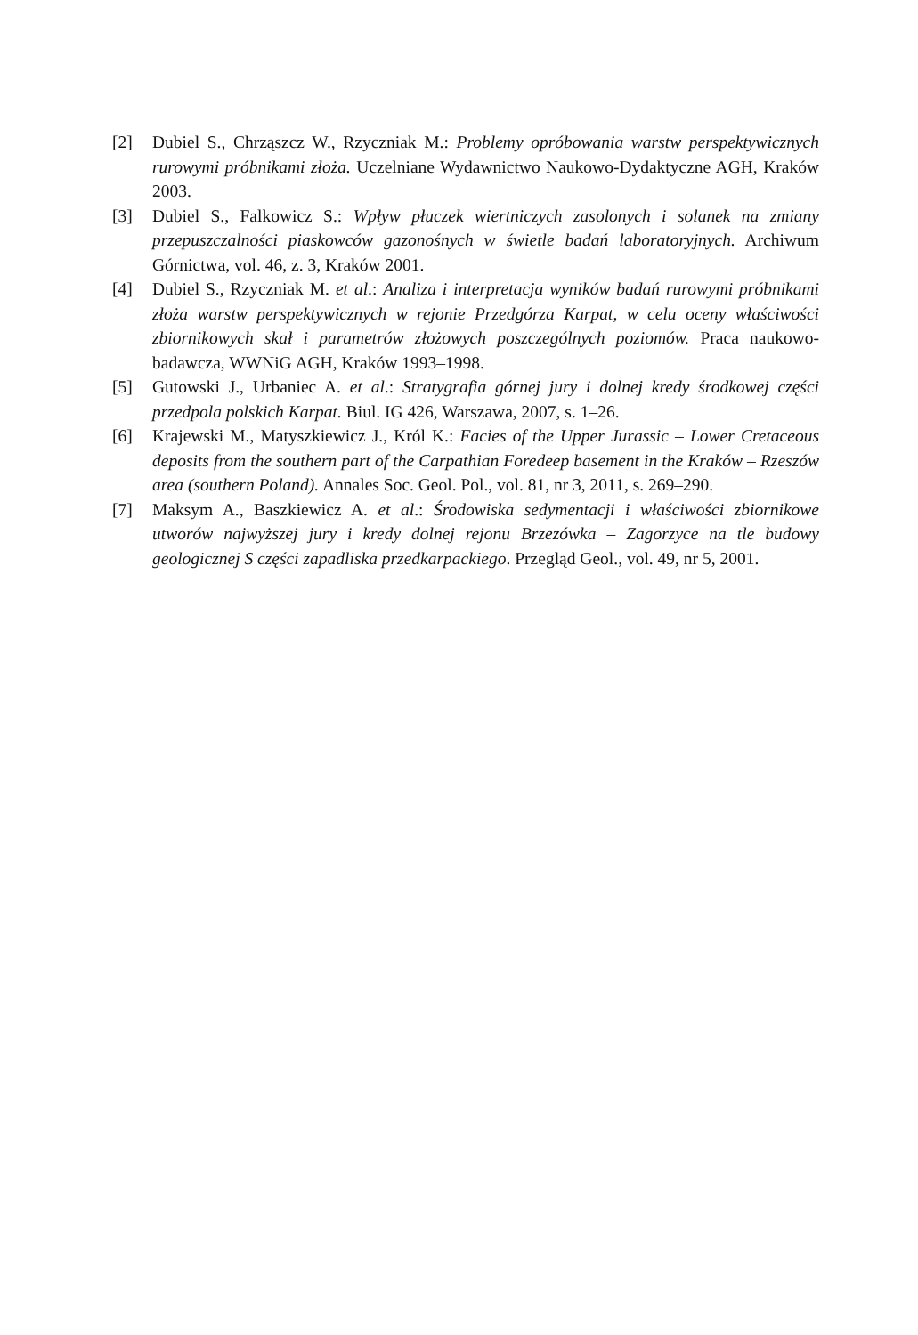[2] Dubiel S., Chrząszcz W., Rzyczniak M.: Problemy opróbowania warstw perspektywicznych rurowymi próbnikami złoża. Uczelniane Wydawnictwo Naukowo-Dydaktyczne AGH, Kraków 2003.
[3] Dubiel S., Falkowicz S.: Wpływ płuczek wiertniczych zasolonych i solanek na zmiany przepuszczalności piaskowców gazonośnych w świetle badań laboratoryjnych. Archiwum Górnictwa, vol. 46, z. 3, Kraków 2001.
[4] Dubiel S., Rzyczniak M. et al.: Analiza i interpretacja wyników badań rurowymi próbnikami złoża warstw perspektywicznych w rejonie Przedgórza Karpat, w celu oceny właściwości zbiornikowych skał i parametrów złożowych poszczególnych poziomów. Praca naukowo-badawcza, WWNiG AGH, Kraków 1993–1998.
[5] Gutowski J., Urbaniec A. et al.: Stratygrafia górnej jury i dolnej kredy środkowej części przedpola polskich Karpat. Biul. IG 426, Warszawa, 2007, s. 1–26.
[6] Krajewski M., Matyszkiewicz J., Król K.: Facies of the Upper Jurassic – Lower Cretaceous deposits from the southern part of the Carpathian Foredeep basement in the Kraków – Rzeszów area (southern Poland). Annales Soc. Geol. Pol., vol. 81, nr 3, 2011, s. 269–290.
[7] Maksym A., Baszkiewicz A. et al.: Środowiska sedymentacji i właściwości zbiornikowe utworów najwyższej jury i kredy dolnej rejonu Brzezówka – Zagorzyce na tle budowy geologicznej S części zapadliska przedkarpackiego. Przegląd Geol., vol. 49, nr 5, 2001.